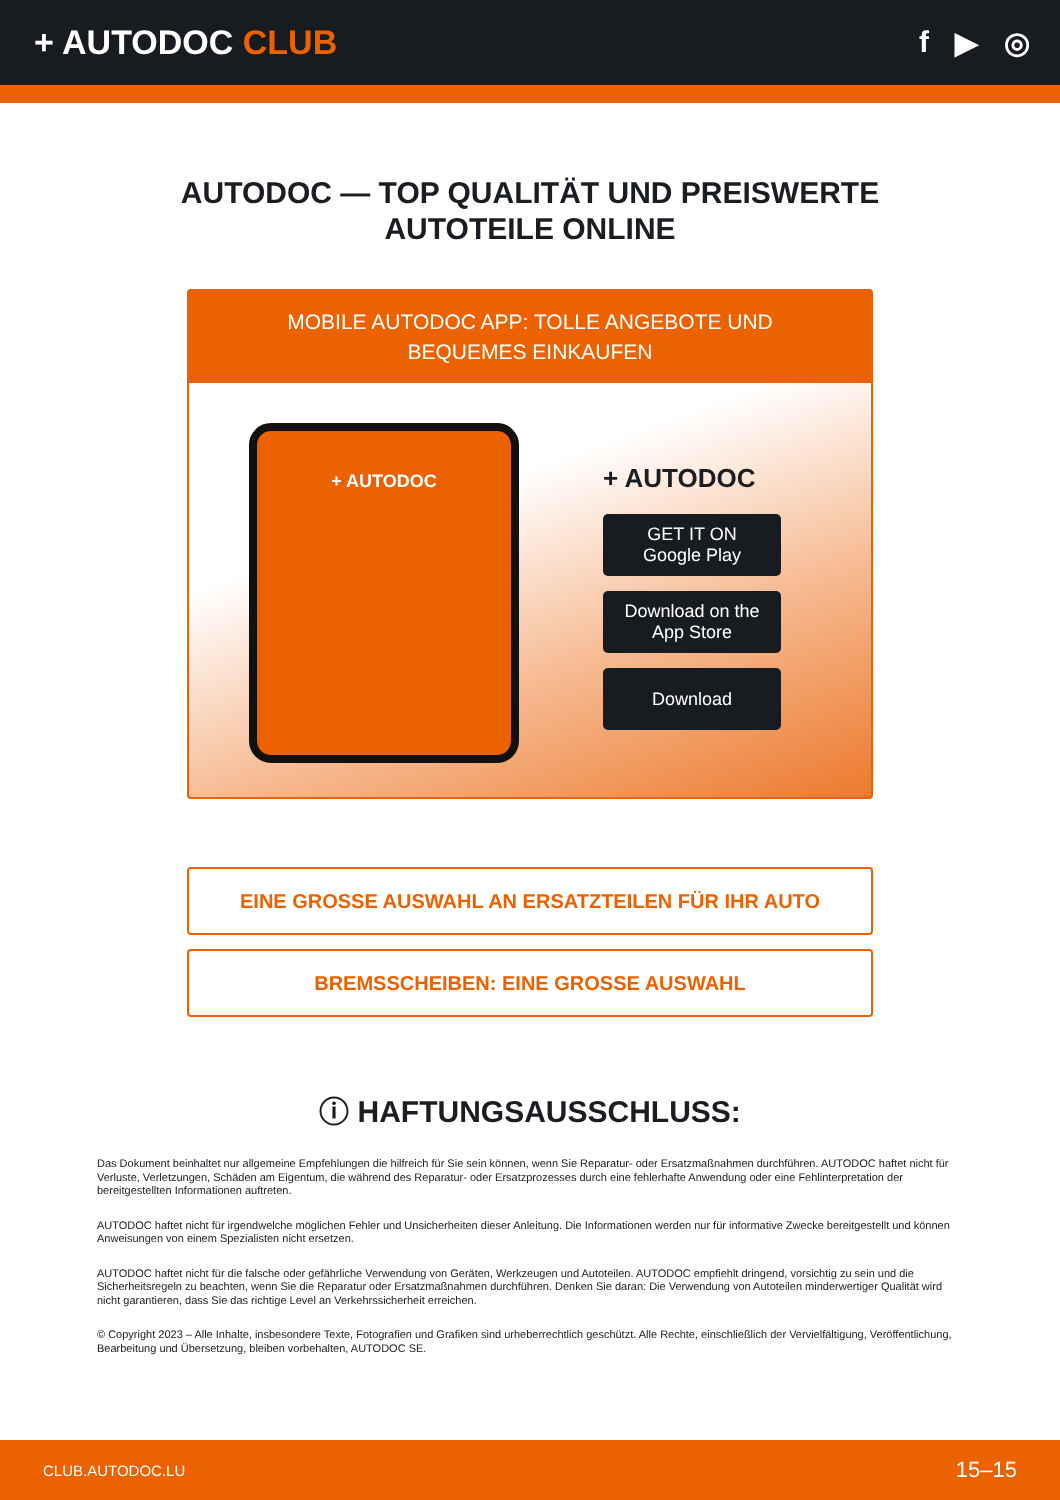+ AUTODOC CLUB f ▶ ◎
AUTODOC — TOP QUALITÄT UND PREISWERTE
AUTOTEILE ONLINE
MOBILE AUTODOC APP: TOLLE ANGEBOTE UND BEQUEMES EINKAUFEN
+ AUTODOC
+ AUTODOC
GET IT ON
Google Play
Download on the
App Store
Download
EINE GROSSE AUSWAHL AN ERSATZTEILEN FÜR IHR AUTO
BREMSSCHEIBEN: EINE GROSSE AUSWAHL
ⓘ HAFTUNGSAUSSCHLUSS:
Das Dokument beinhaltet nur allgemeine Empfehlungen die hilfreich für Sie sein können, wenn Sie Reparatur- oder Ersatzmaßnahmen durchführen. AUTODOC haftet nicht für Verluste, Verletzungen, Schäden am Eigentum, die während des Reparatur- oder Ersatzprozesses durch eine fehlerhafte Anwendung oder eine Fehlinterpretation der bereitgestellten Informationen auftreten.
AUTODOC haftet nicht für irgendwelche möglichen Fehler und Unsicherheiten dieser Anleitung. Die Informationen werden nur für informative Zwecke bereitgestellt und können Anweisungen von einem Spezialisten nicht ersetzen.
AUTODOC haftet nicht für die falsche oder gefährliche Verwendung von Geräten, Werkzeugen und Autoteilen. AUTODOC empfiehlt dringend, vorsichtig zu sein und die Sicherheitsregeln zu beachten, wenn Sie die Reparatur oder Ersatzmaßnahmen durchführen. Denken Sie daran: Die Verwendung von Autoteilen minderwertiger Qualität wird nicht garantieren, dass Sie das richtige Level an Verkehrssicherheit erreichen.
© Copyright 2023 – Alle Inhalte, insbesondere Texte, Fotografien und Grafiken sind urheberrechtlich geschützt. Alle Rechte, einschließlich der Vervielfältigung, Veröffentlichung, Bearbeitung und Übersetzung, bleiben vorbehalten, AUTODOC SE.
CLUB.AUTODOC.LU 15–15